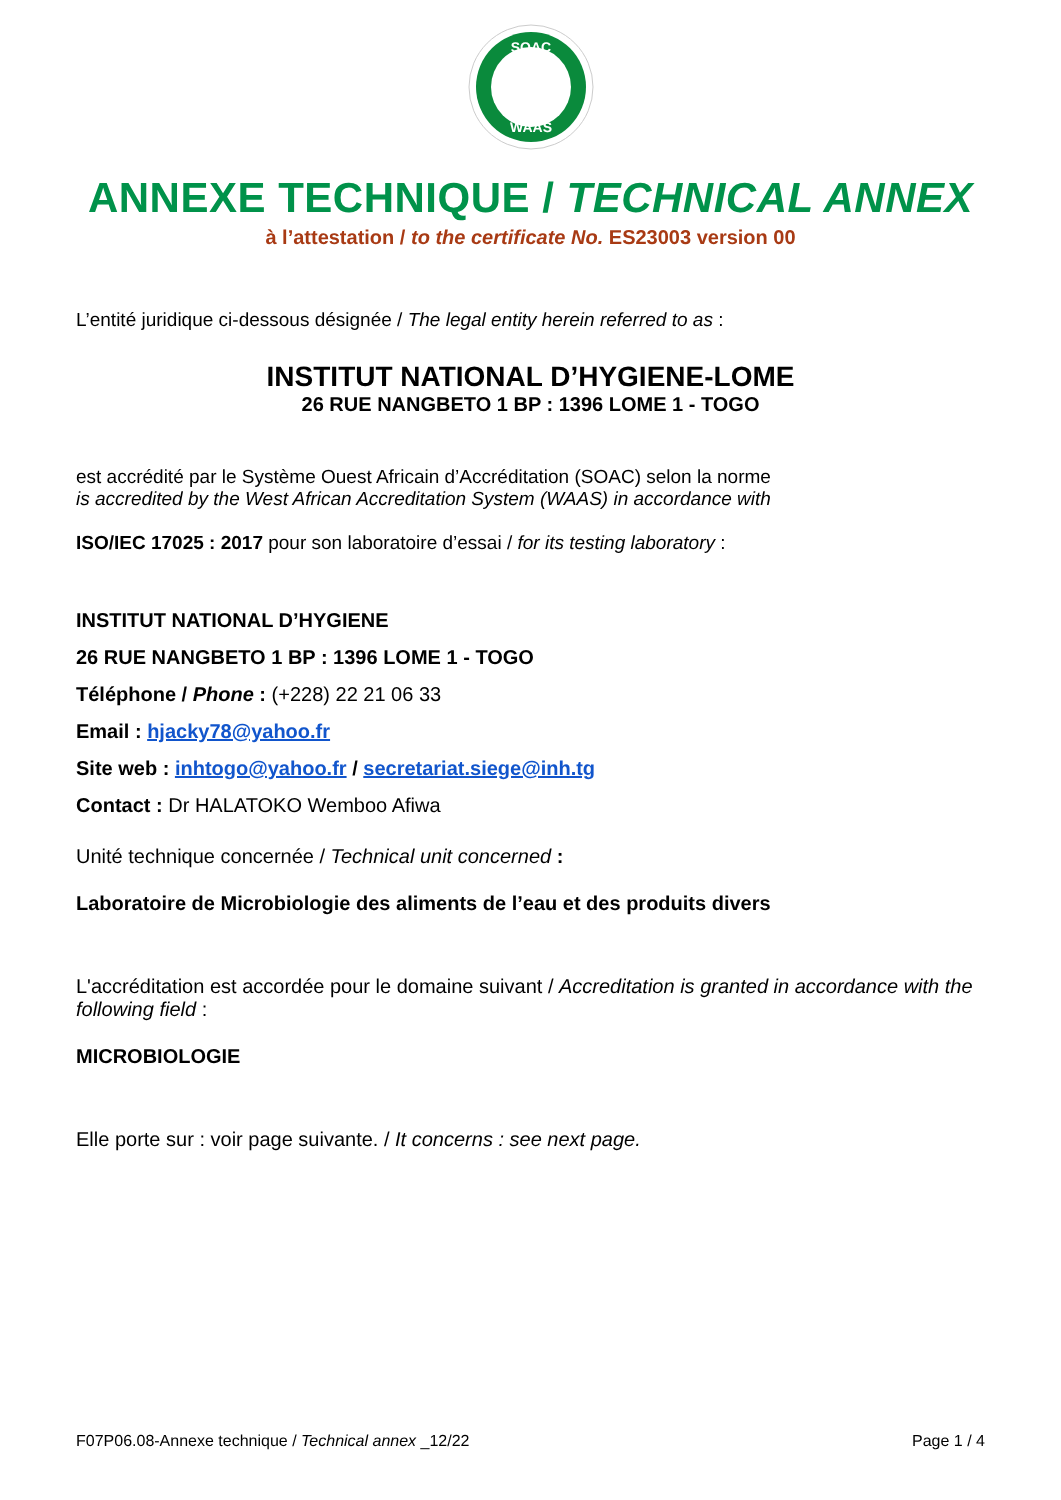SOAC
WAAS
ANNEXE TECHNIQUE / TECHNICAL ANNEX
à l’attestation / to the certificate No. ES23003 version 00
L’entité juridique ci-dessous désignée / The legal entity herein referred to as :
INSTITUT NATIONAL D’HYGIENE-LOME
26 RUE NANGBETO 1 BP : 1396 LOME 1 - TOGO
est accrédité par le Système Ouest Africain d’Accréditation (SOAC) selon la norme
is accredited by the West African Accreditation System (WAAS) in accordance with
ISO/IEC 17025 : 2017 pour son laboratoire d’essai / for its testing laboratory :
INSTITUT NATIONAL D’HYGIENE
26 RUE NANGBETO 1 BP : 1396 LOME 1 - TOGO
Téléphone / Phone : (+228) 22 21 06 33
Email : hjacky78@yahoo.fr
Site web : inhtogo@yahoo.fr / secretariat.siege@inh.tg
Contact : Dr HALATOKO Wemboo Afiwa
Unité technique concernée / Technical unit concerned :
Laboratoire de Microbiologie des aliments de l’eau et des produits divers
L'accréditation est accordée pour le domaine suivant / Accreditation is granted in accordance with the following field :
MICROBIOLOGIE
Elle porte sur : voir page suivante. / It concerns : see next page.
F07P06.08-Annexe technique / Technical annex _12/22 Page 1 / 4